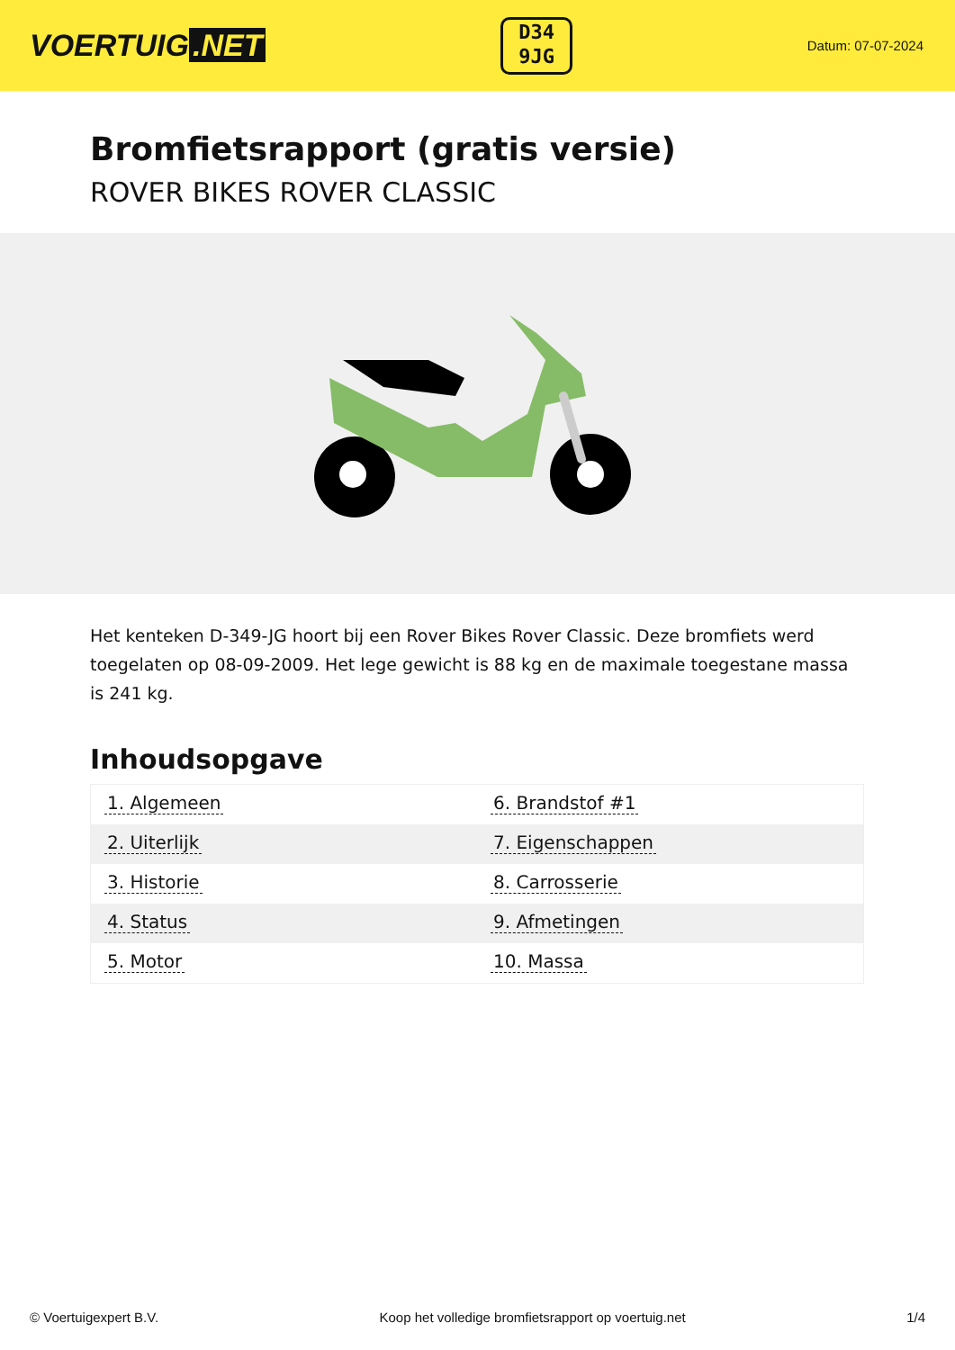VOERTUIG.NET
D34
9JG
Datum: 07-07-2024
Bromfietsrapport (gratis versie)
ROVER BIKES ROVER CLASSIC
Het kenteken D-349-JG hoort bij een Rover Bikes Rover Classic. Deze bromfiets werd toegelaten op 08-09-2009. Het lege gewicht is 88 kg en de maximale toegestane massa is 241 kg.
Inhoudsopgave
| 1. Algemeen | 6. Brandstof #1 |
| 2. Uiterlijk | 7. Eigenschappen |
| 3. Historie | 8. Carrosserie |
| 4. Status | 9. Afmetingen |
| 5. Motor | 10. Massa |
© Voertuigexpert B.V. Koop het volledige bromfietsrapport op voertuig.net 1/4